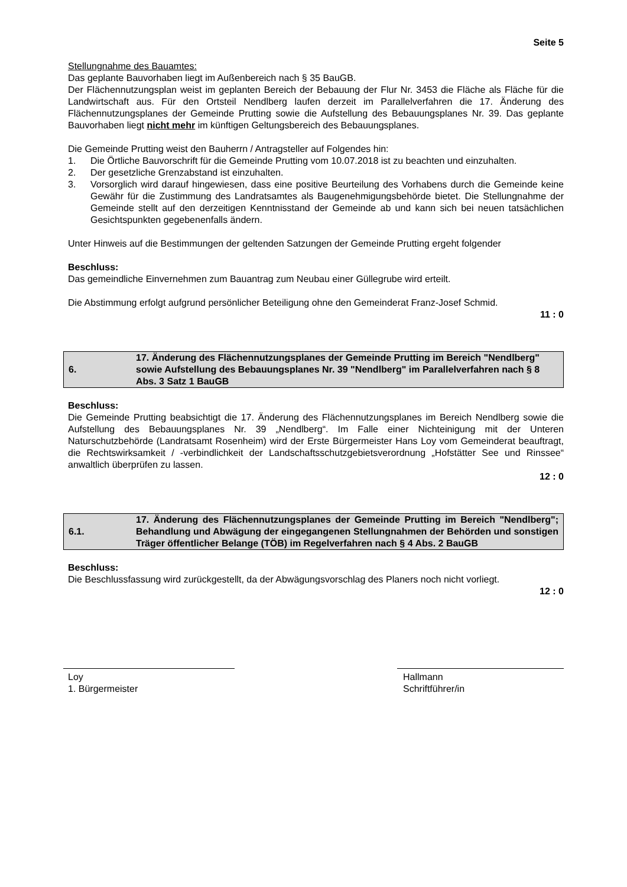Seite 5
Stellungnahme des Bauamtes:
Das geplante Bauvorhaben liegt im Außenbereich nach § 35 BauGB.
Der Flächennutzungsplan weist im geplanten Bereich der Bebauung der Flur Nr. 3453 die Fläche als Fläche für die Landwirtschaft aus. Für den Ortsteil Nendlberg laufen derzeit im Parallelverfahren die 17. Änderung des Flächennutzungsplanes der Gemeinde Prutting sowie die Aufstellung des Bebauungsplanes Nr. 39. Das geplante Bauvorhaben liegt nicht mehr im künftigen Geltungsbereich des Bebauungsplanes.
Die Gemeinde Prutting weist den Bauherrn / Antragsteller auf Folgendes hin:
1. Die Örtliche Bauvorschrift für die Gemeinde Prutting vom 10.07.2018 ist zu beachten und einzuhalten.
2. Der gesetzliche Grenzabstand ist einzuhalten.
3. Vorsorglich wird darauf hingewiesen, dass eine positive Beurteilung des Vorhabens durch die Gemeinde keine Gewähr für die Zustimmung des Landratsamtes als Baugenehmigungsbehörde bietet. Die Stellungnahme der Gemeinde stellt auf den derzeitigen Kenntnisstand der Gemeinde ab und kann sich bei neuen tatsächlichen Gesichtspunkten gegebenenfalls ändern.
Unter Hinweis auf die Bestimmungen der geltenden Satzungen der Gemeinde Prutting ergeht folgender
Beschluss:
Das gemeindliche Einvernehmen zum Bauantrag zum Neubau einer Güllegrube wird erteilt.
Die Abstimmung erfolgt aufgrund persönlicher Beteiligung ohne den Gemeinderat Franz-Josef Schmid.
11 : 0
| 6. | 17. Änderung des Flächennutzungsplanes der Gemeinde Prutting im Bereich "Nendlberg" sowie Aufstellung des Bebauungsplanes Nr. 39 "Nendlberg" im Parallelverfahren nach § 8 Abs. 3 Satz 1 BauGB |
Beschluss:
Die Gemeinde Prutting beabsichtigt die 17. Änderung des Flächennutzungsplanes im Bereich Nendlberg sowie die Aufstellung des Bebauungsplanes Nr. 39 „Nendlberg“. Im Falle einer Nichteinigung mit der Unteren Naturschutzbehörde (Landratsamt Rosenheim) wird der Erste Bürgermeister Hans Loy vom Gemeinderat beauftragt, die Rechtswirksamkeit / -verbindlichkeit der Landschaftsschutzgebietsverordnung „Hofstätter See und Rinssee“ anwaltlich überprüfen zu lassen.
12 : 0
| 6.1. | 17. Änderung des Flächennutzungsplanes der Gemeinde Prutting im Bereich "Nendlberg"; Behandlung und Abwägung der eingegangenen Stellungnahmen der Behörden und sonstigen Träger öffentlicher Belange (TÖB) im Regelverfahren nach § 4 Abs. 2 BauGB |
Beschluss:
Die Beschlussfassung wird zurückgestellt, da der Abwägungsvorschlag des Planers noch nicht vorliegt.
12 : 0
Loy
1. Bürgermeister
Hallmann
Schriftführer/in